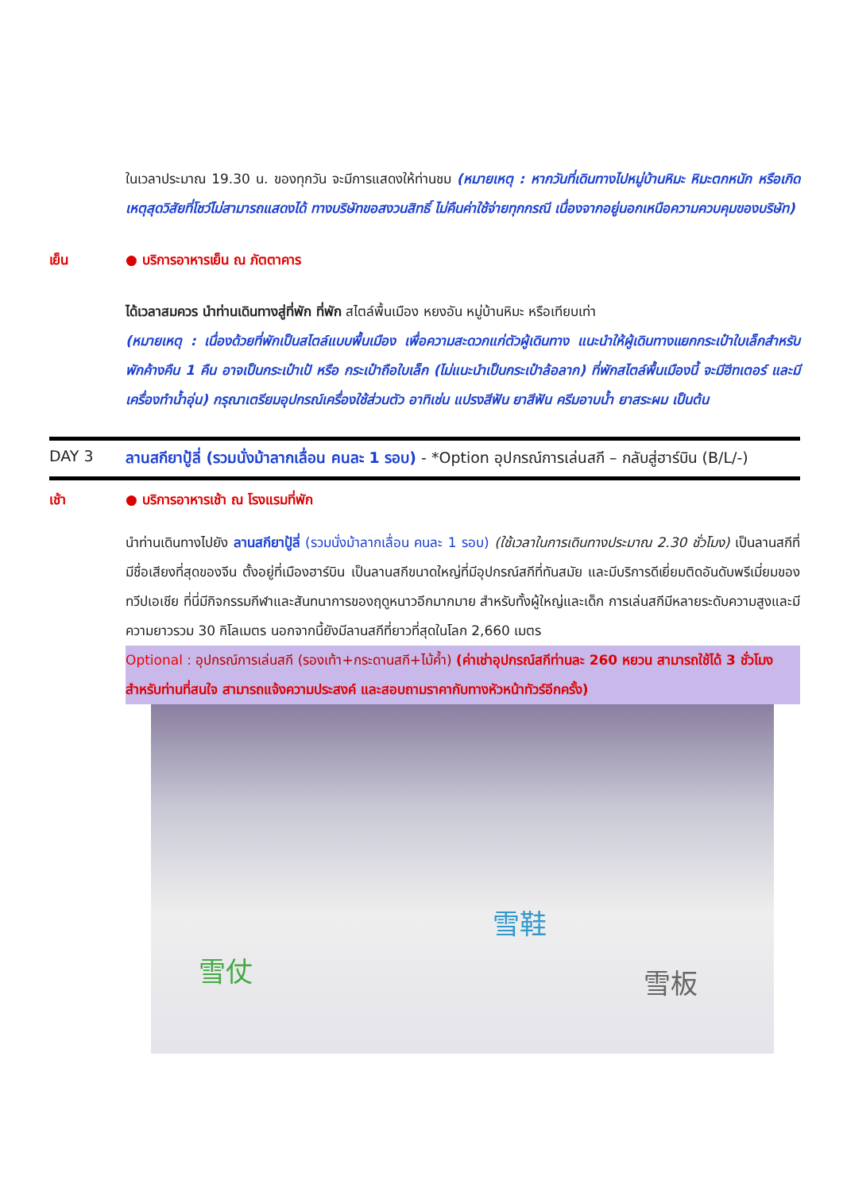ในเวลาประมาณ 19.30 น. ของทุกวัน จะมีการแสดงให้ท่านชม (หมายเหตุ : หากวันที่เดินทางไปหมู่บ้านหิมะ หิมะตกหนัก หรือเกิดเหตุสุดวิสัยที่โชว์ไม่สามารถแสดงได้ ทางบริษัทขอสงวนสิทธิ์ ไม่คืนค่าใช้จ่ายทุกกรณี เนื่องจากอยู่นอกเหนือความควบคุมของบริษัท)
เย็น ● บริการอาหารเย็น ณ ภัตตาคาร
ได้เวลาสมควร นำท่านเดินทางสู่ที่พัก ที่พัก สไตล์พื้นเมือง หยงอัน หมู่บ้านหิมะ หรือเทียบเท่า
(หมายเหตุ : เนื่องด้วยที่พักเป็นสไตล์แบบพื้นเมือง เพื่อความสะดวกแก่ตัวผู้เดินทาง แนะนำให้ผู้เดินทางแยกกระเป๋าใบเล็กสำหรับพักค้างคืน 1 คืน อาจเป็นกระเป๋าเป้ หรือ กระเป๋าถือใบเล็ก (ไม่แนะนำเป็นกระเป๋าล้อลาก) ที่พักสไตล์พื้นเมืองนี้ จะมีฮีทเตอร์ และมีเครื่องทำน้ำอุ่น) กรุณาเตรียมอุปกรณ์เครื่องใช้ส่วนตัว อาทิเช่น แปรงสีฟัน ยาสีฟัน ครีมอาบน้ำ ยาสระผม เป็นต้น
DAY 3 ลานสกียาปู้ลี่ (รวมนั่งม้าลากเลื่อน คนละ 1 รอบ) - *Option อุปกรณ์การเล่นสกี – กลับสู่ฮาร์บิน (B/L/-)
เช้า ● บริการอาหารเช้า ณ โรงแรมที่พัก
นำท่านเดินทางไปยัง ลานสกียาปู้ลี่ (รวมนั่งม้าลากเลื่อน คนละ 1 รอบ) (ใช้เวลาในการเดินทางประมาณ 2.30 ชั่วโมง) เป็นลานสกีที่มีชื่อเสียงที่สุดของจีน ตั้งอยู่ที่เมืองฮาร์บิน เป็นลานสกีขนาดใหญ่ที่มีอุปกรณ์สกีที่ทันสมัย และมีบริการดีเยี่ยมติดอันดับพรีเมี่ยมของทวีปเอเชีย ที่นี่มีกิจกรรมกีฬาและสันทนาการของฤดูหนาวอีกมากมาย สำหรับทั้งผู้ใหญ่และเด็ก การเล่นสกีมีหลายระดับความสูงและมีความยาวรวม 30 กิโลเมตร นอกจากนี้ยังมีลานสกีที่ยาวที่สุดในโลก 2,660 เมตร
Optional : อุปกรณ์การเล่นสกี (รองเท้า+กระดานสกี+ไม้ค้ำ) (ค่าเช่าอุปกรณ์สกีท่านละ 260 หยวน สามารถใช้ได้ 3 ชั่วโมง สำหรับท่านที่สนใจ สามารถแจ้งความประสงค์ และสอบถามราคากับทางหัวหน้าทัวร์อีกครั้ง)
雪仗
雪鞋
雪板